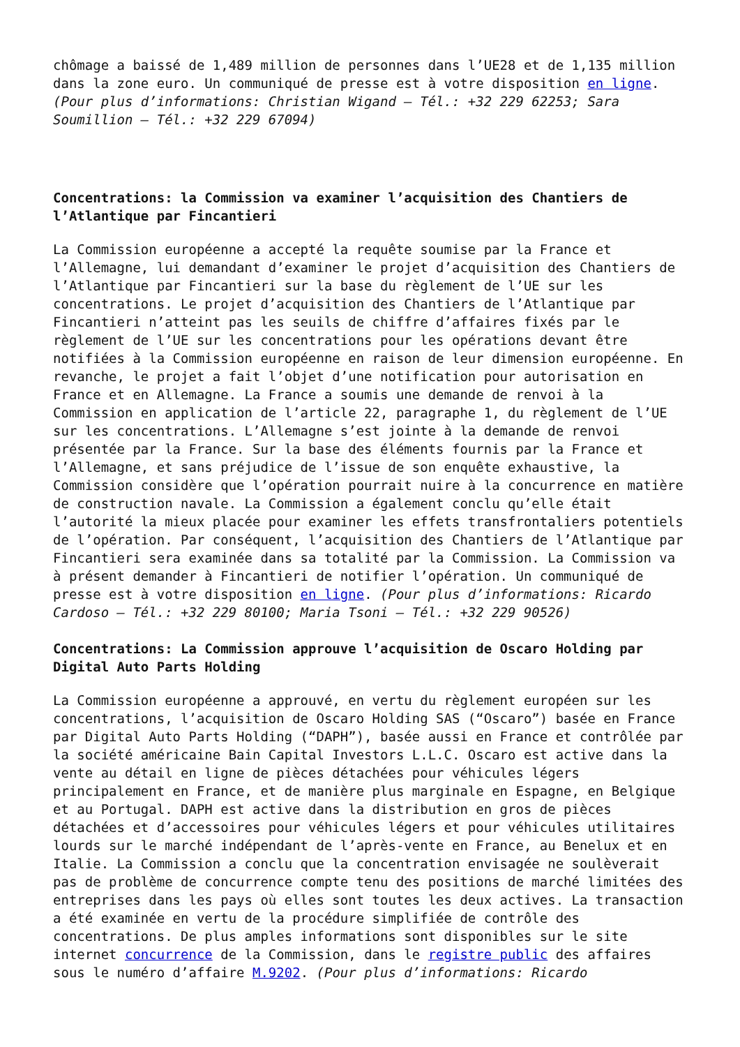chômage a baissé de 1,489 million de personnes dans l’UE28 et de 1,135 million dans la zone euro. Un communiqué de presse est à votre disposition en ligne. (Pour plus d’informations: Christian Wigand – Tél.: +32 229 62253; Sara Soumillion – Tél.: +32 229 67094)
Concentrations: la Commission va examiner l’acquisition des Chantiers de l’Atlantique par Fincantieri
La Commission européenne a accepté la requête soumise par la France et l’Allemagne, lui demandant d’examiner le projet d’acquisition des Chantiers de l’Atlantique par Fincantieri sur la base du règlement de l’UE sur les concentrations. Le projet d’acquisition des Chantiers de l’Atlantique par Fincantieri n’atteint pas les seuils de chiffre d’affaires fixés par le règlement de l’UE sur les concentrations pour les opérations devant être notifiées à la Commission européenne en raison de leur dimension européenne. En revanche, le projet a fait l’objet d’une notification pour autorisation en France et en Allemagne. La France a soumis une demande de renvoi à la Commission en application de l’article 22, paragraphe 1, du règlement de l’UE sur les concentrations. L’Allemagne s’est jointe à la demande de renvoi présentée par la France. Sur la base des éléments fournis par la France et l’Allemagne, et sans préjudice de l’issue de son enquête exhaustive, la Commission considère que l’opération pourrait nuire à la concurrence en matière de construction navale. La Commission a également conclu qu’elle était l’autorité la mieux placée pour examiner les effets transfrontaliers potentiels de l’opération. Par conséquent, l’acquisition des Chantiers de l’Atlantique par Fincantieri sera examinée dans sa totalité par la Commission. La Commission va à présent demander à Fincantieri de notifier l’opération. Un communiqué de presse est à votre disposition en ligne. (Pour plus d’informations: Ricardo Cardoso – Tél.: +32 229 80100; Maria Tsoni – Tél.: +32 229 90526)
Concentrations: La Commission approuve l’acquisition de Oscaro Holding par Digital Auto Parts Holding
La Commission européenne a approuvé, en vertu du règlement européen sur les concentrations, l’acquisition de Oscaro Holding SAS (“Oscaro”) basée en France par Digital Auto Parts Holding (“DAPH”), basée aussi en France et contrôlée par la société américaine Bain Capital Investors L.L.C. Oscaro est active dans la vente au détail en ligne de pièces détachées pour véhicules légers principalement en France, et de manière plus marginale en Espagne, en Belgique et au Portugal. DAPH est active dans la distribution en gros de pièces détachées et d’accessoires pour véhicules légers et pour véhicules utilitaires lourds sur le marché indépendant de l’après-vente en France, au Benelux et en Italie. La Commission a conclu que la concentration envisagée ne soulèverait pas de problème de concurrence compte tenu des positions de marché limitées des entreprises dans les pays où elles sont toutes les deux actives. La transaction a été examinée en vertu de la procédure simplifiée de contrôle des concentrations. De plus amples informations sont disponibles sur le site internet concurrence de la Commission, dans le registre public des affaires sous le numéro d’affaire M.9202. (Pour plus d’informations: Ricardo